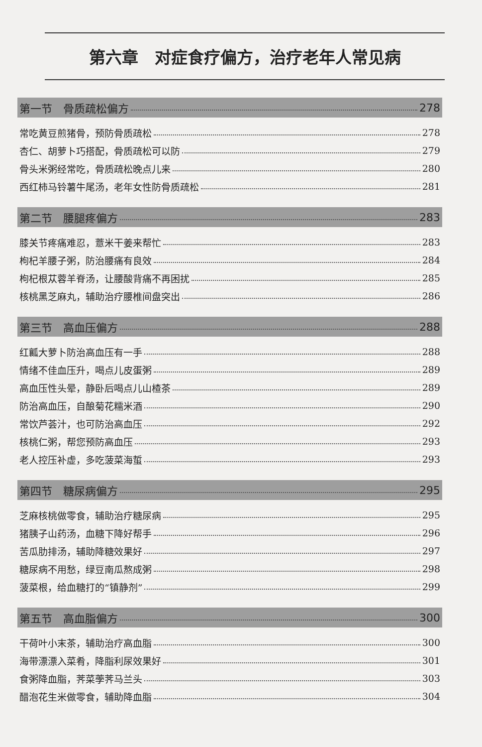第六章　对症食疗偏方，治疗老年人常见病
第一节　骨质疏松偏方 278
常吃黄豆煎猪骨，预防骨质疏松 278
杏仁、胡萝卜巧搭配，骨质疏松可以防 279
骨头米粥经常吃，骨质疏松晚点儿来 280
西红柿马铃薯牛尾汤，老年女性防骨质疏松 281
第二节　腰腿疼偏方 283
膝关节疼痛难忍，薏米干姜来帮忙 283
枸杞羊腰子粥，防治腰痛有良效 284
枸杞根苁蓉羊脊汤，让腰酸背痛不再困扰 285
核桃黑芝麻丸，辅助治疗腰椎间盘突出 286
第三节　高血压偏方 288
红瓤大萝卜防治高血压有一手 288
情绪不佳血压升，喝点儿皮蛋粥 289
高血压性头晕，静卧后喝点儿山楂茶 289
防治高血压，自酿菊花糯米酒 290
常饮芦荟汁，也可防治高血压 292
核桃仁粥，帮您预防高血压 293
老人控压补虚，多吃菠菜海蜇 293
第四节　糖尿病偏方 295
芝麻核桃做零食，辅助治疗糖尿病 295
猪胰子山药汤，血糖下降好帮手 296
苦瓜肋排汤，辅助降糖效果好 297
糖尿病不用愁，绿豆南瓜熬成粥 298
菠菜根，给血糖打的“镇静剂” 299
第五节　高血脂偏方 300
干荷叶小末茶，辅助治疗高血脂 300
海带漂漂入菜肴，降脂利尿效果好 301
食粥降血脂，荠菜荸荠马兰头 303
醋泡花生米做零食，辅助降血脂 304